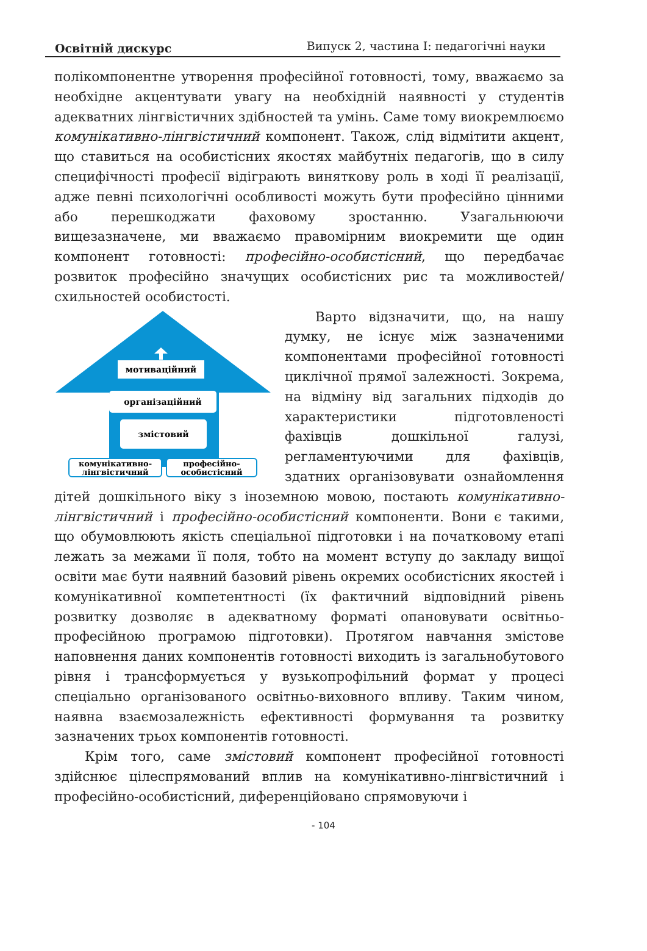Освітній дискурс Випуск 2, частина І: педагогічні науки
полікомпонентне утворення професійної готовності, тому, вважаємо за необхідне акцентувати увагу на необхідній наявності у студентів адекватних лінгвістичних здібностей та умінь. Саме тому виокремлюємо комунікативно-лінгвістичний компонент. Також, слід відмітити акцент, що ставиться на особистісних якостях майбутніх педагогів, що в силу специфічності професії відіграють виняткову роль в ході її реалізації, адже певні психологічні особливості можуть бути професійно цінними або перешкоджати фаховому зростанню. Узагальнюючи вищезазначене, ми вважаємо правомірним виокремити ще один компонент готовності: професійно-особистісний, що передбачає розвиток професійно значущих особистісних рис та можливостей/схильностей особистості.
мотиваційний
організаційний
змістовий
комунікативно-
лінгвістичний
професійно-
особистісний
Варто відзначити, що, на нашу думку, не існує між зазначеними компонентами професійної готовності циклічної прямої залежності. Зокрема, на відміну від загальних підходів до характеристики підготовленості фахівців дошкільної галузі, регламентуючими для фахівців, здатних організовувати ознайомлення дітей дошкільного віку з іноземною мовою, постають комунікативно-лінгвістичний і професійно-особистісний компоненти. Вони є такими, що обумовлюють якість спеціальної підготовки і на початковому етапі лежать за межами її поля, тобто на момент вступу до закладу вищої освіти має бути наявний базовий рівень окремих особистісних якостей і комунікативної компетентності (їх фактичний відповідний рівень розвитку дозволяє в адекватному форматі опановувати освітньо-професійною програмою підготовки). Протягом навчання змістове наповнення даних компонентів готовності виходить із загальнобутового рівня і трансформується у вузькопрофільний формат у процесі спеціально організованого освітньо-виховного впливу. Таким чином, наявна взаємозалежність ефективності формування та розвитку зазначених трьох компонентів готовності.
Крім того, саме змістовий компонент професійної готовності здійснює цілеспрямований вплив на комунікативно-лінгвістичний і професійно-особистісний, диференційовано спрямовуючи і
- 104